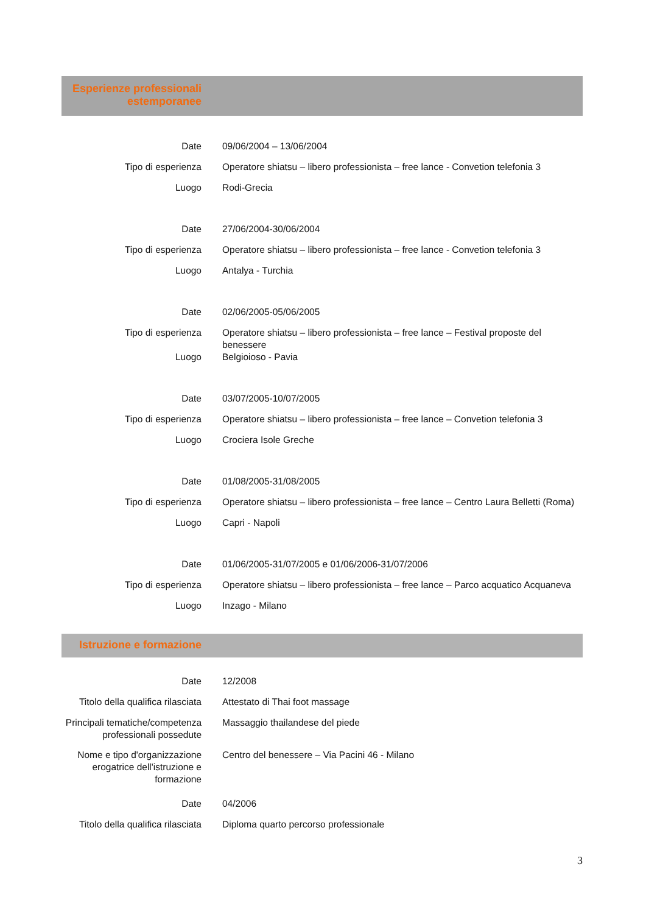Esperienze professionali
estemporanee
| Date | 09/06/2004 – 13/06/2004 |
| Tipo di esperienza | Operatore shiatsu – libero professionista – free lance - Convetion telefonia 3 |
| Luogo | Rodi-Grecia |
| Date | 27/06/2004-30/06/2004 |
| Tipo di esperienza | Operatore shiatsu – libero professionista – free lance - Convetion telefonia 3 |
| Luogo | Antalya - Turchia |
| Date | 02/06/2005-05/06/2005 |
| Tipo di esperienza | Operatore shiatsu – libero professionista – free lance – Festival proposte del benessere |
| Luogo | Belgioioso - Pavia |
| Date | 03/07/2005-10/07/2005 |
| Tipo di esperienza | Operatore shiatsu – libero professionista – free lance – Convetion telefonia 3 |
| Luogo | Crociera Isole Greche |
| Date | 01/08/2005-31/08/2005 |
| Tipo di esperienza | Operatore shiatsu – libero professionista – free lance – Centro Laura Belletti (Roma) |
| Luogo | Capri - Napoli |
| Date | 01/06/2005-31/07/2005 e 01/06/2006-31/07/2006 |
| Tipo di esperienza | Operatore shiatsu – libero professionista – free lance – Parco acquatico Acquaneva |
| Luogo | Inzago - Milano |
Istruzione e formazione
| Date | 12/2008 |
| Titolo della qualifica rilasciata | Attestato di Thai foot massage |
| Principali tematiche/competenza professionali possedute | Massaggio thailandese del piede |
| Nome e tipo d'organizzazione erogatrice dell'istruzione e formazione | Centro del benessere – Via Pacini 46 - Milano |
| Date | 04/2006 |
| Titolo della qualifica rilasciata | Diploma quarto percorso professionale |
3